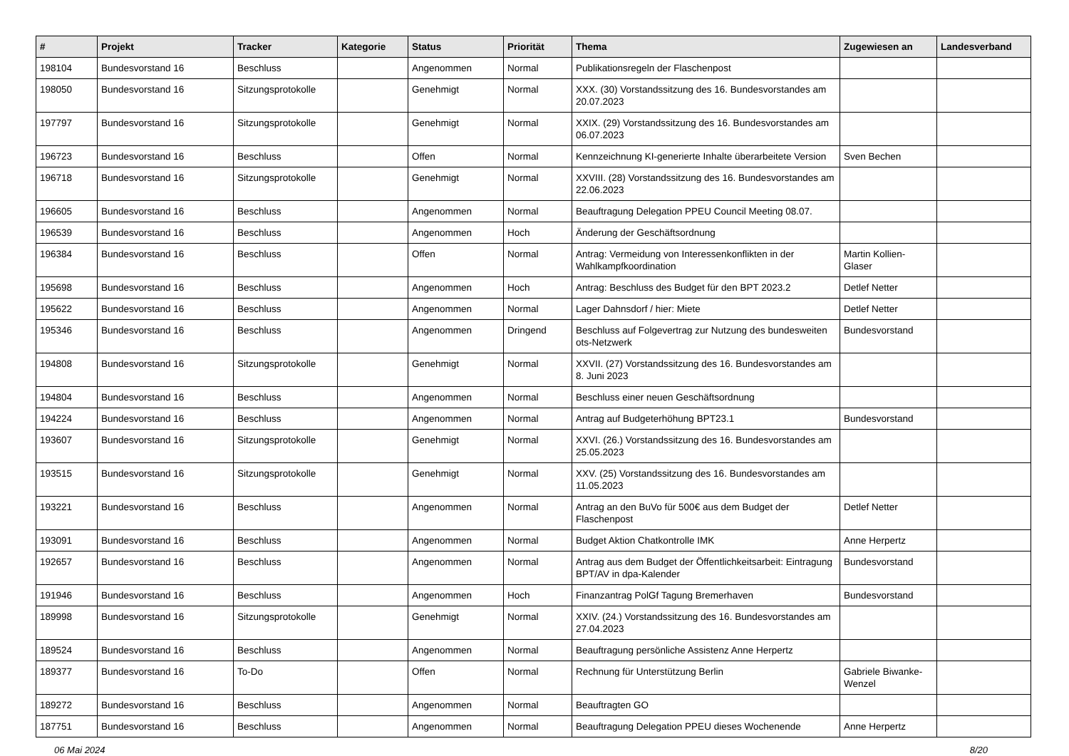| # | Projekt | Tracker | Kategorie | Status | Priorität | Thema | Zugewiesen an | Landesverband |
| --- | --- | --- | --- | --- | --- | --- | --- | --- |
| 198104 | Bundesvorstand 16 | Beschluss | | Angenommen | Normal | Publikationsregeln der Flaschenpost | | |
| 198050 | Bundesvorstand 16 | Sitzungsprotokolle | | Genehmigt | Normal | XXX. (30) Vorstandssitzung des 16. Bundesvorstandes am 20.07.2023 | | |
| 197797 | Bundesvorstand 16 | Sitzungsprotokolle | | Genehmigt | Normal | XXIX. (29) Vorstandssitzung des 16. Bundesvorstandes am 06.07.2023 | | |
| 196723 | Bundesvorstand 16 | Beschluss | | Offen | Normal | Kennzeichnung KI-generierte Inhalte überarbeitete Version | Sven Bechen | |
| 196718 | Bundesvorstand 16 | Sitzungsprotokolle | | Genehmigt | Normal | XXVIII. (28) Vorstandssitzung des 16. Bundesvorstandes am 22.06.2023 | | |
| 196605 | Bundesvorstand 16 | Beschluss | | Angenommen | Normal | Beauftragung Delegation PPEU Council Meeting 08.07. | | |
| 196539 | Bundesvorstand 16 | Beschluss | | Angenommen | Hoch | Änderung der Geschäftsordnung | | |
| 196384 | Bundesvorstand 16 | Beschluss | | Offen | Normal | Antrag: Vermeidung von Interessenkonflikten in der Wahlkampfkoordination | Martin Kollien-Glaser | |
| 195698 | Bundesvorstand 16 | Beschluss | | Angenommen | Hoch | Antrag: Beschluss des Budget für den BPT 2023.2 | Detlef Netter | |
| 195622 | Bundesvorstand 16 | Beschluss | | Angenommen | Normal | Lager Dahnsdorf / hier: Miete | Detlef Netter | |
| 195346 | Bundesvorstand 16 | Beschluss | | Angenommen | Dringend | Beschluss auf Folgevertrag zur Nutzung des bundesweiten ots-Netzwerk | Bundesvorstand | |
| 194808 | Bundesvorstand 16 | Sitzungsprotokolle | | Genehmigt | Normal | XXVII. (27) Vorstandssitzung des 16. Bundesvorstandes am 8. Juni 2023 | | |
| 194804 | Bundesvorstand 16 | Beschluss | | Angenommen | Normal | Beschluss einer neuen Geschäftsordnung | | |
| 194224 | Bundesvorstand 16 | Beschluss | | Angenommen | Normal | Antrag auf Budgeterhöhung BPT23.1 | Bundesvorstand | |
| 193607 | Bundesvorstand 16 | Sitzungsprotokolle | | Genehmigt | Normal | XXVI. (26.) Vorstandssitzung des 16. Bundesvorstandes am 25.05.2023 | | |
| 193515 | Bundesvorstand 16 | Sitzungsprotokolle | | Genehmigt | Normal | XXV. (25) Vorstandssitzung des 16. Bundesvorstandes am 11.05.2023 | | |
| 193221 | Bundesvorstand 16 | Beschluss | | Angenommen | Normal | Antrag an den BuVo für 500€ aus dem Budget der Flaschenpost | Detlef Netter | |
| 193091 | Bundesvorstand 16 | Beschluss | | Angenommen | Normal | Budget Aktion Chatkontrolle IMK | Anne Herpertz | |
| 192657 | Bundesvorstand 16 | Beschluss | | Angenommen | Normal | Antrag aus dem Budget der Öffentlichkeitsarbeit: Eintragung BPT/AV in dpa-Kalender | Bundesvorstand | |
| 191946 | Bundesvorstand 16 | Beschluss | | Angenommen | Hoch | Finanzantrag PolGf Tagung Bremerhaven | Bundesvorstand | |
| 189998 | Bundesvorstand 16 | Sitzungsprotokolle | | Genehmigt | Normal | XXIV. (24.) Vorstandssitzung des 16. Bundesvorstandes am 27.04.2023 | | |
| 189524 | Bundesvorstand 16 | Beschluss | | Angenommen | Normal | Beauftragung persönliche Assistenz Anne Herpertz | | |
| 189377 | Bundesvorstand 16 | To-Do | | Offen | Normal | Rechnung für Unterstützung Berlin | Gabriele Biwanke-Wenzel | |
| 189272 | Bundesvorstand 16 | Beschluss | | Angenommen | Normal | Beauftragten GO | | |
| 187751 | Bundesvorstand 16 | Beschluss | | Angenommen | Normal | Beauftragung Delegation PPEU dieses Wochenende | Anne Herpertz | |
06 Mai 2024 8/20